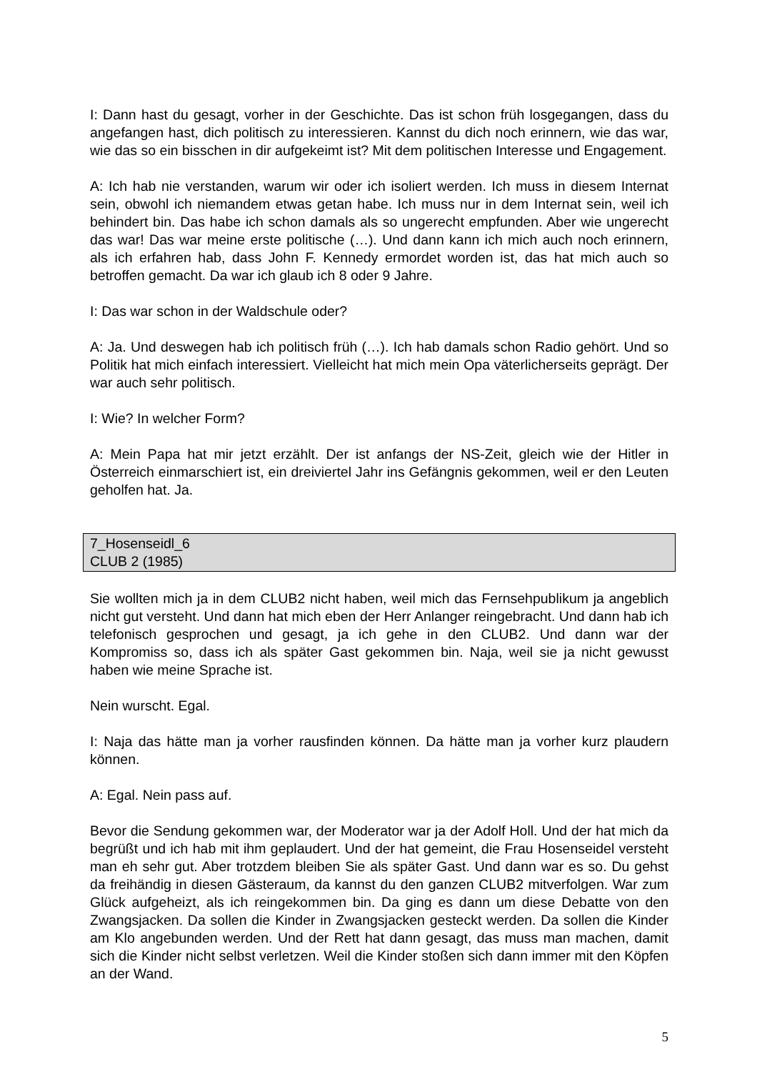I: Dann hast du gesagt, vorher in der Geschichte. Das ist schon früh losgegangen, dass du angefangen hast, dich politisch zu interessieren. Kannst du dich noch erinnern, wie das war, wie das so ein bisschen in dir aufgekeimt ist? Mit dem politischen Interesse und Engagement.
A: Ich hab nie verstanden, warum wir oder ich isoliert werden. Ich muss in diesem Internat sein, obwohl ich niemandem etwas getan habe. Ich muss nur in dem Internat sein, weil ich behindert bin. Das habe ich schon damals als so ungerecht empfunden. Aber wie ungerecht das war! Das war meine erste politische (…). Und dann kann ich mich auch noch erinnern, als ich erfahren hab, dass John F. Kennedy ermordet worden ist, das hat mich auch so betroffen gemacht. Da war ich glaub ich 8 oder 9 Jahre.
I: Das war schon in der Waldschule oder?
A: Ja. Und deswegen hab ich politisch früh (…). Ich hab damals schon Radio gehört. Und so Politik hat mich einfach interessiert. Vielleicht hat mich mein Opa väterlicherseits geprägt. Der war auch sehr politisch.
I: Wie? In welcher Form?
A: Mein Papa hat mir jetzt erzählt. Der ist anfangs der NS-Zeit, gleich wie der Hitler in Österreich einmarschiert ist, ein dreiviertel Jahr ins Gefängnis gekommen, weil er den Leuten geholfen hat. Ja.
7_Hosenseidl_6
CLUB 2 (1985)
Sie wollten mich ja in dem CLUB2 nicht haben, weil mich das Fernsehpublikum ja angeblich nicht gut versteht. Und dann hat mich eben der Herr Anlanger reingebracht. Und dann hab ich telefonisch gesprochen und gesagt, ja ich gehe in den CLUB2. Und dann war der Kompromiss so, dass ich als später Gast gekommen bin. Naja, weil sie ja nicht gewusst haben wie meine Sprache ist.
Nein wurscht. Egal.
I: Naja das hätte man ja vorher rausfinden können. Da hätte man ja vorher kurz plaudern können.
A: Egal. Nein pass auf.
Bevor die Sendung gekommen war, der Moderator war ja der Adolf Holl. Und der hat mich da begrüßt und ich hab mit ihm geplaudert. Und der hat gemeint, die Frau Hosenseidel versteht man eh sehr gut. Aber trotzdem bleiben Sie als später Gast. Und dann war es so. Du gehst da freihändig in diesen Gästeraum, da kannst du den ganzen CLUB2 mitverfolgen. War zum Glück aufgeheizt, als ich reingekommen bin. Da ging es dann um diese Debatte von den Zwangsjacken. Da sollen die Kinder in Zwangsjacken gesteckt werden. Da sollen die Kinder am Klo angebunden werden. Und der Rett hat dann gesagt, das muss man machen, damit sich die Kinder nicht selbst verletzen. Weil die Kinder stoßen sich dann immer mit den Köpfen an der Wand.
5